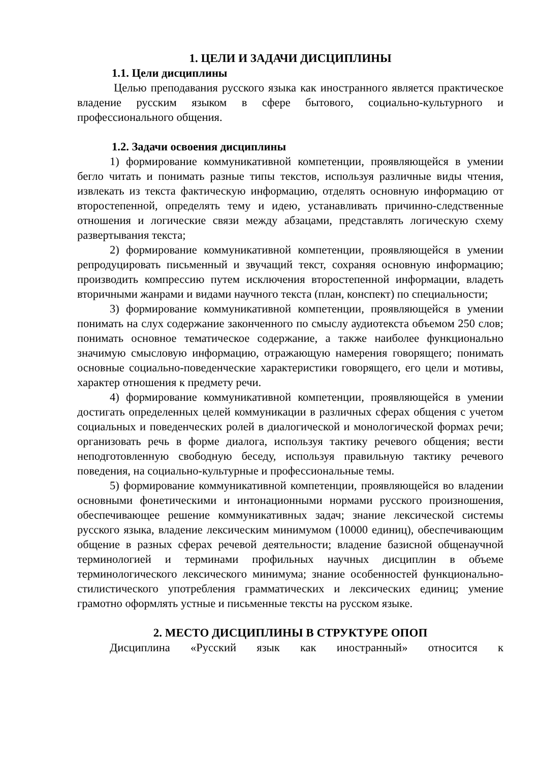1. ЦЕЛИ И ЗАДАЧИ ДИСЦИПЛИНЫ
1.1. Цели дисциплины
Целью преподавания русского языка как иностранного является практическое владение русским языком в сфере бытового, социально-культурного и профессионального общения.
1.2. Задачи освоения дисциплины
1) формирование коммуникативной компетенции, проявляющейся в умении бегло читать и понимать разные типы текстов, используя различные виды чтения, извлекать из текста фактическую информацию, отделять основную информацию от второстепенной, определять тему и идею, устанавливать причинно-следственные отношения и логические связи между абзацами, представлять логическую схему развертывания текста;
2) формирование коммуникативной компетенции, проявляющейся в умении репродуцировать письменный и звучащий текст, сохраняя основную информацию; производить компрессию путем исключения второстепенной информации, владеть вторичными жанрами и видами научного текста (план, конспект) по специальности;
3) формирование коммуникативной компетенции, проявляющейся в умении понимать на слух содержание законченного по смыслу аудиотекста объемом 250 слов; понимать основное тематическое содержание, а также наиболее функционально значимую смысловую информацию, отражающую намерения говорящего; понимать основные социально-поведенческие характеристики говорящего, его цели и мотивы, характер отношения к предмету речи.
4) формирование коммуникативной компетенции, проявляющейся в умении достигать определенных целей коммуникации в различных сферах общения с учетом социальных и поведенческих ролей в диалогической и монологической формах речи; организовать речь в форме диалога, используя тактику речевого общения; вести неподготовленную свободную беседу, используя правильную тактику речевого поведения, на социально-культурные и профессиональные темы.
5) формирование коммуникативной компетенции, проявляющейся во владении основными фонетическими и интонационными нормами русского произношения, обеспечивающее решение коммуникативных задач; знание лексической системы русского языка, владение лексическим минимумом (10000 единиц), обеспечивающим общение в разных сферах речевой деятельности; владение базисной общенаучной терминологией и терминами профильных научных дисциплин в объеме терминологического лексического минимума; знание особенностей функционально-стилистического употребления грамматических и лексических единиц; умение грамотно оформлять устные и письменные тексты на русском языке.
2. МЕСТО ДИСЦИПЛИНЫ В СТРУКТУРЕ ОПОП
Дисциплина «Русский язык как иностранный» относится к